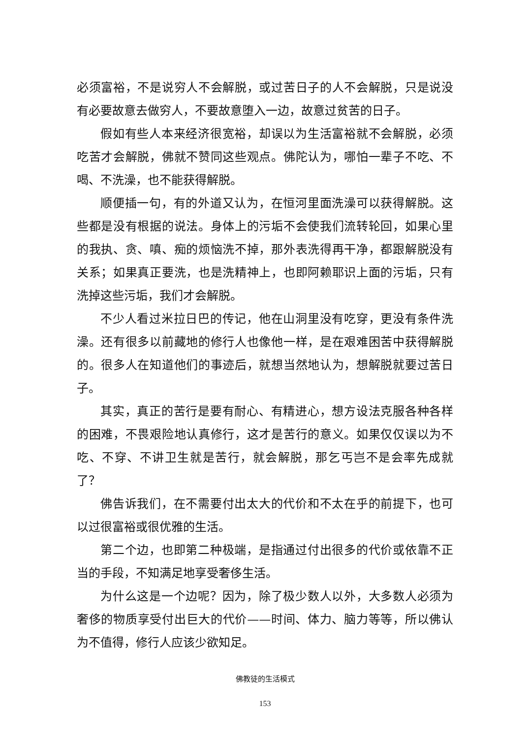必须富裕，不是说穷人不会解脱，或过苦日子的人不会解脱，只是说没有必要故意去做穷人，不要故意堕入一边，故意过贫苦的日子。
假如有些人本来经济很宽裕，却误以为生活富裕就不会解脱，必须吃苦才会解脱，佛就不赞同这些观点。佛陀认为，哪怕一辈子不吃、不喝、不洗澡，也不能获得解脱。
顺便插一句，有的外道又认为，在恒河里面洗澡可以获得解脱。这些都是没有根据的说法。身体上的污垢不会使我们流转轮回，如果心里的我执、贪、嗔、痴的烦恼洗不掉，那外表洗得再干净，都跟解脱没有关系；如果真正要洗，也是洗精神上，也即阿赖耶识上面的污垢，只有洗掉这些污垢，我们才会解脱。
不少人看过米拉日巴的传记，他在山洞里没有吃穿，更没有条件洗澡。还有很多以前藏地的修行人也像他一样，是在艰难困苦中获得解脱的。很多人在知道他们的事迹后，就想当然地认为，想解脱就要过苦日子。
其实，真正的苦行是要有耐心、有精进心，想方设法克服各种各样的困难，不畏艰险地认真修行，这才是苦行的意义。如果仅仅误以为不吃、不穿、不讲卫生就是苦行，就会解脱，那乞丐岂不是会率先成就了？
佛告诉我们，在不需要付出太大的代价和不太在乎的前提下，也可以过很富裕或很优雅的生活。
第二个边，也即第二种极端，是指通过付出很多的代价或依靠不正当的手段，不知满足地享受奢侈生活。
为什么这是一个边呢？因为，除了极少数人以外，大多数人必须为奢侈的物质享受付出巨大的代价——时间、体力、脑力等等，所以佛认为不值得，修行人应该少欲知足。
佛教徒的生活模式
153